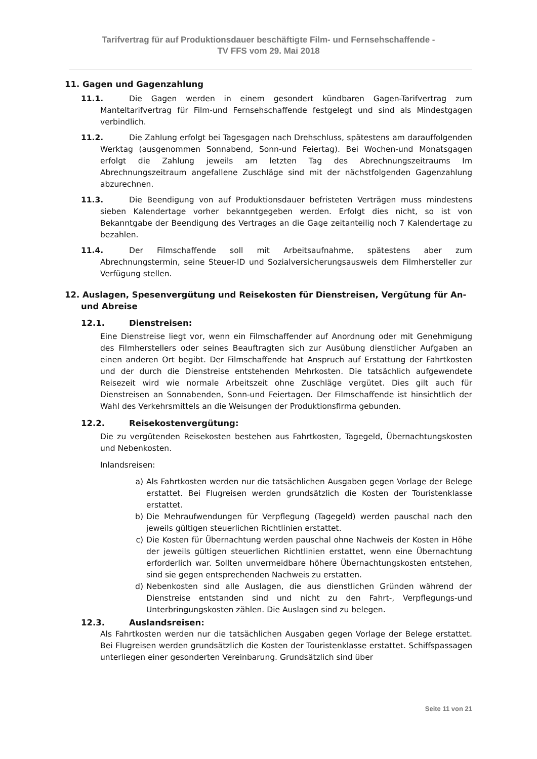Tarifvertrag für auf Produktionsdauer beschäftigte Film- und Fernsehschaffende -
TV FFS vom 29. Mai 2018
11. Gagen und Gagenzahlung
11.1. Die Gagen werden in einem gesondert kündbaren Gagen-Tarifvertrag zum Manteltarifvertrag für Film-und Fernsehschaffende festgelegt und sind als Mindestgagen verbindlich.
11.2. Die Zahlung erfolgt bei Tagesgagen nach Drehschluss, spätestens am darauffolgenden Werktag (ausgenommen Sonnabend, Sonn-und Feiertag). Bei Wochen-und Monatsgagen erfolgt die Zahlung jeweils am letzten Tag des Abrechnungszeitraums Im Abrechnungszeitraum angefallene Zuschläge sind mit der nächstfolgenden Gagenzahlung abzurechnen.
11.3. Die Beendigung von auf Produktionsdauer befristeten Verträgen muss mindestens sieben Kalendertage vorher bekanntgegeben werden. Erfolgt dies nicht, so ist von Bekanntgabe der Beendigung des Vertrages an die Gage zeitanteilig noch 7 Kalendertage zu bezahlen.
11.4. Der Filmschaffende soll mit Arbeitsaufnahme, spätestens aber zum Abrechnungstermin, seine Steuer-ID und Sozialversicherungsausweis dem Filmhersteller zur Verfügung stellen.
12. Auslagen, Spesenvergütung und Reisekosten für Dienstreisen, Vergütung für An-und Abreise
12.1. Dienstreisen:
Eine Dienstreise liegt vor, wenn ein Filmschaffender auf Anordnung oder mit Genehmigung des Filmherstellers oder seines Beauftragten sich zur Ausübung dienstlicher Aufgaben an einen anderen Ort begibt. Der Filmschaffende hat Anspruch auf Erstattung der Fahrtkosten und der durch die Dienstreise entstehenden Mehrkosten. Die tatsächlich aufgewendete Reisezeit wird wie normale Arbeitszeit ohne Zuschläge vergütet. Dies gilt auch für Dienstreisen an Sonnabenden, Sonn-und Feiertagen. Der Filmschaffende ist hinsichtlich der Wahl des Verkehrsmittels an die Weisungen der Produktionsfirma gebunden.
12.2. Reisekostenvergütung:
Die zu vergütenden Reisekosten bestehen aus Fahrtkosten, Tagegeld, Übernachtungskosten und Nebenkosten.
Inlandsreisen:
a) Als Fahrtkosten werden nur die tatsächlichen Ausgaben gegen Vorlage der Belege erstattet. Bei Flugreisen werden grundsätzlich die Kosten der Touristenklasse erstattet.
b) Die Mehraufwendungen für Verpflegung (Tagegeld) werden pauschal nach den jeweils gültigen steuerlichen Richtlinien erstattet.
c) Die Kosten für Übernachtung werden pauschal ohne Nachweis der Kosten in Höhe der jeweils gültigen steuerlichen Richtlinien erstattet, wenn eine Übernachtung erforderlich war. Sollten unvermeidbare höhere Übernachtungskosten entstehen, sind sie gegen entsprechenden Nachweis zu erstatten.
d) Nebenkosten sind alle Auslagen, die aus dienstlichen Gründen während der Dienstreise entstanden sind und nicht zu den Fahrt-, Verpflegungs-und Unterbringungskosten zählen. Die Auslagen sind zu belegen.
12.3. Auslandsreisen:
Als Fahrtkosten werden nur die tatsächlichen Ausgaben gegen Vorlage der Belege erstattet. Bei Flugreisen werden grundsätzlich die Kosten der Touristenklasse erstattet. Schiffspassagen unterliegen einer gesonderten Vereinbarung. Grundsätzlich sind über
Seite 11 von 21